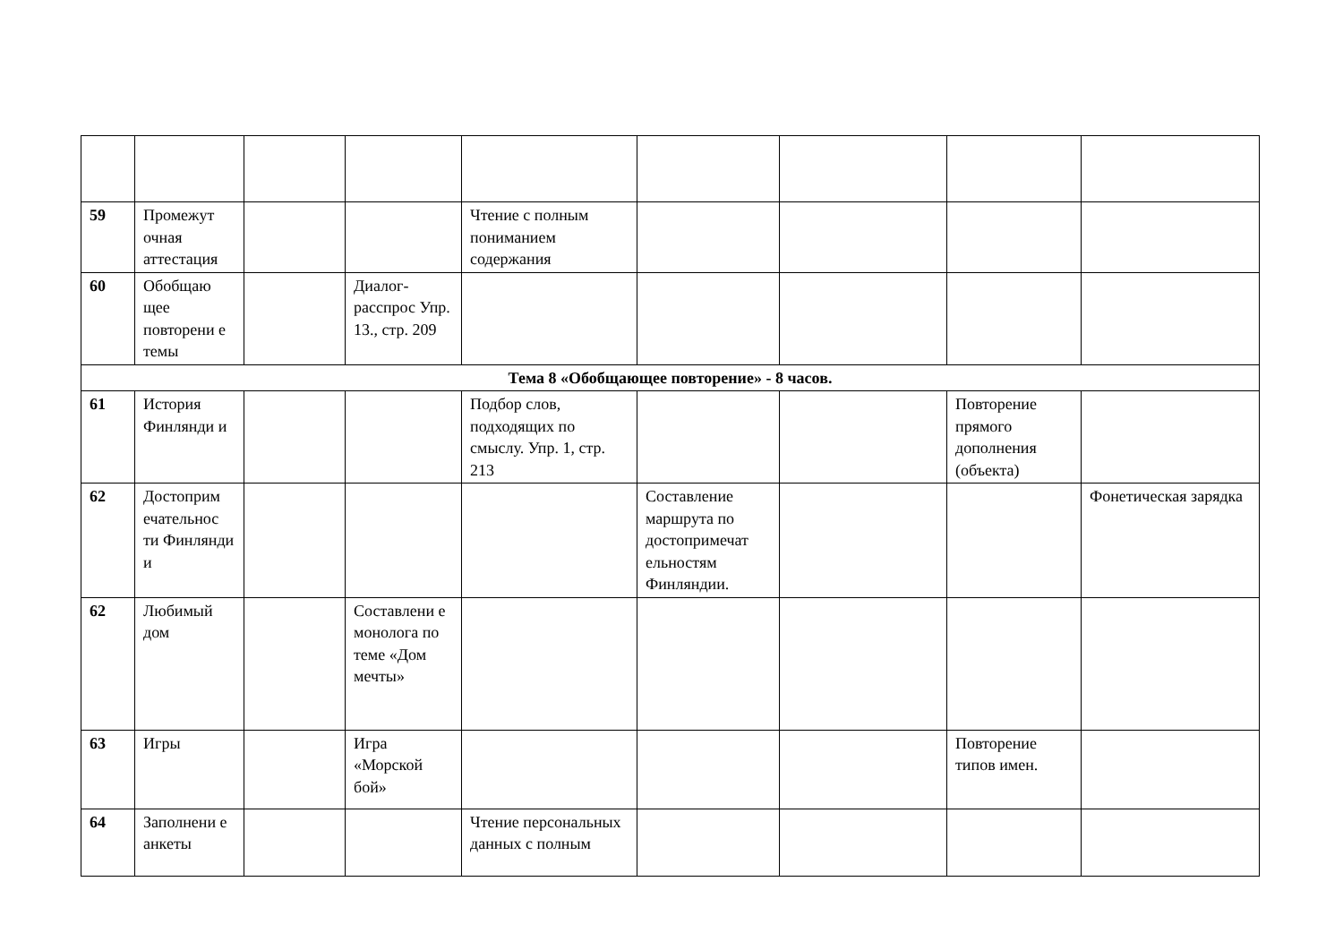| 59 | Промежут очная аттестация | | | Чтение с полным пониманием содержания | | | | |
| 60 | Обобщаю щее повторени е темы | | Диалог-расспрос Упр. 13., стр. 209 | | | | | |
| Тема 8 «Обобщающее повторение» - 8 часов. | | | | | | | | |
| 61 | История Финлянди и | | | Подбор слов, подходящих по смыслу. Упр. 1, стр. 213 | | | Повторение прямого дополнения (объекта) | |
| 62 | Достоприм ечательнос ти Финлянди и | | | | Составление маршрута по достопримечат ельностям Финляндии. | | | Фонетическая зарядка |
| 62 | Любимый дом | | Составлени е монолога по теме «Дом мечты» | | | | | |
| 63 | Игры | | Игра «Морской бой» | | | | Повторение типов имен. | |
| 64 | Заполнени е анкеты | | | Чтение персональных данных с полным | | | | |